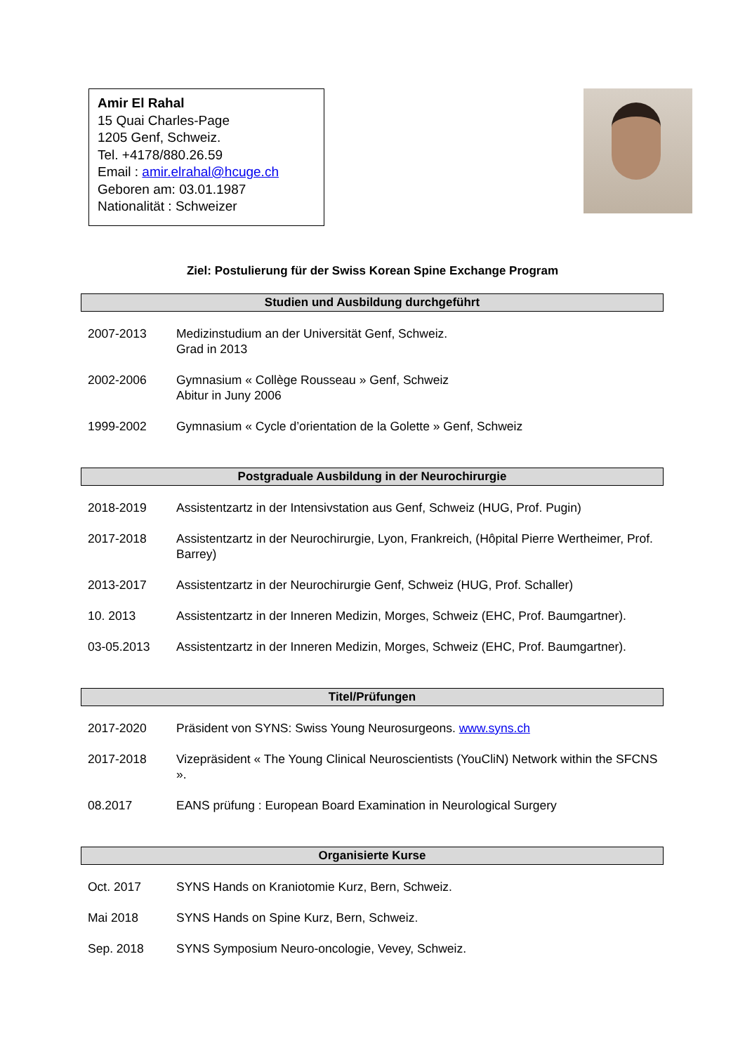Amir El Rahal
15 Quai Charles-Page
1205 Genf, Schweiz.
Tel. +4178/880.26.59
Email : amir.elrahal@hcuge.ch
Geboren am: 03.01.1987
Nationalität : Schweizer
Ziel: Postulierung für der Swiss Korean Spine Exchange Program
Studien und Ausbildung durchgeführt
| 2007-2013 | Medizinstudium an der Universität Genf, Schweiz. Grad in 2013 |
| 2002-2006 | Gymnasium « Collège Rousseau » Genf, Schweiz Abitur in Juny 2006 |
| 1999-2002 | Gymnasium « Cycle d’orientation de la Golette » Genf, Schweiz |
Postgraduale Ausbildung in der Neurochirurgie
| 2018-2019 | Assistentzartz in der Intensivstation aus Genf, Schweiz (HUG, Prof. Pugin) |
| 2017-2018 | Assistentzartz in der Neurochirurgie, Lyon, Frankreich, (Hôpital Pierre Wertheimer, Prof. Barrey) |
| 2013-2017 | Assistentzartz in der Neurochirurgie Genf, Schweiz (HUG, Prof. Schaller) |
| 10. 2013 | Assistentzartz in der Inneren Medizin, Morges, Schweiz (EHC, Prof. Baumgartner). |
| 03-05.2013 | Assistentzartz in der Inneren Medizin, Morges, Schweiz (EHC, Prof. Baumgartner). |
Titel/Prüfungen
| 2017-2020 | Präsident von SYNS: Swiss Young Neurosurgeons. www.syns.ch |
| 2017-2018 | Vizepräsident « The Young Clinical Neuroscientists (YouCliN) Network within the SFCNS ». |
| 08.2017 | EANS prüfung : European Board Examination in Neurological Surgery |
Organisierte Kurse
| Oct. 2017 | SYNS Hands on Kraniotomie Kurz, Bern, Schweiz. |
| Mai 2018 | SYNS Hands on Spine Kurz, Bern, Schweiz. |
| Sep. 2018 | SYNS Symposium Neuro-oncologie, Vevey, Schweiz. |